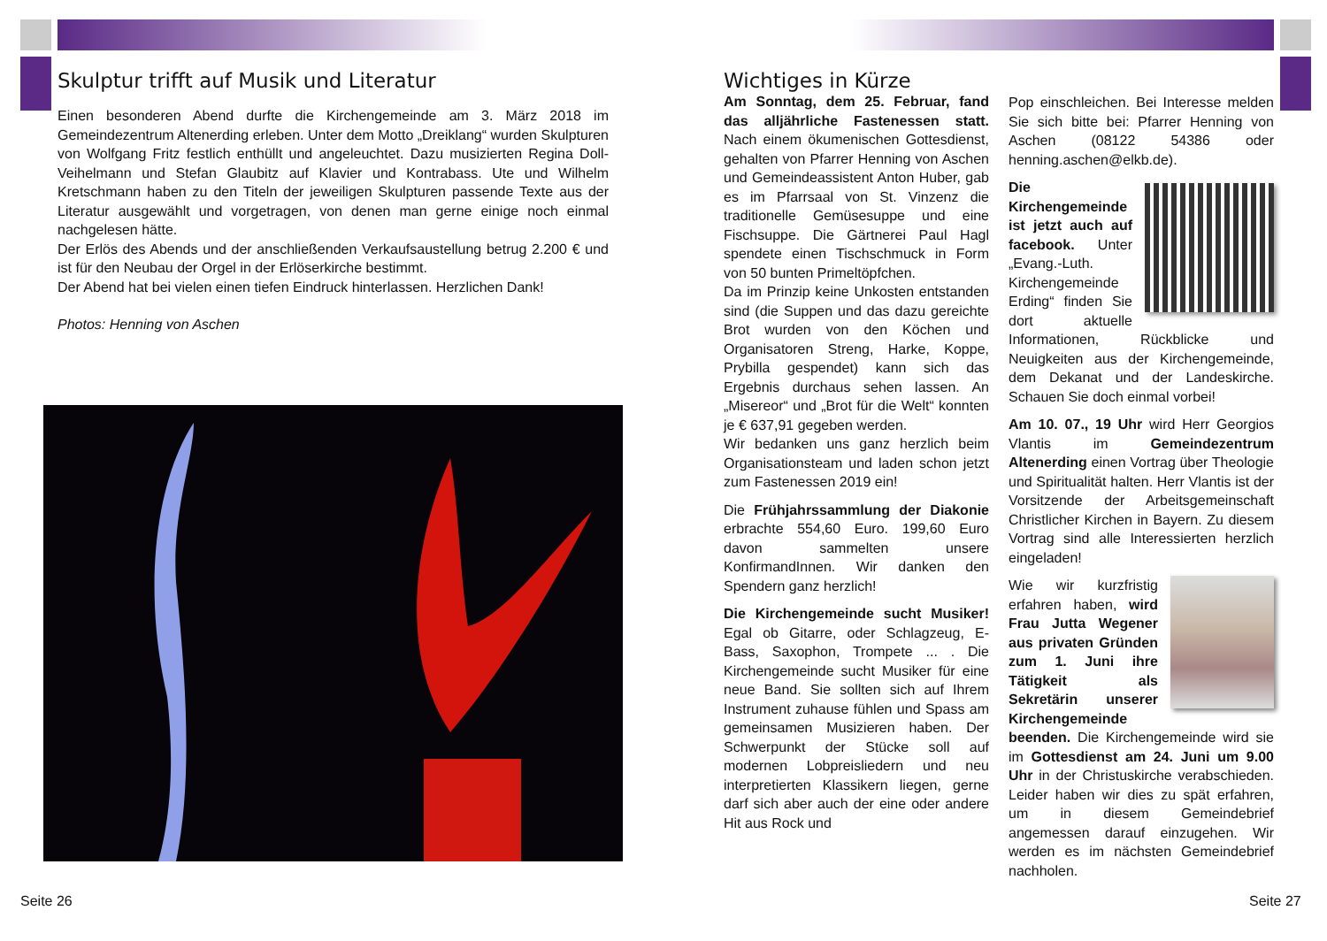Skulptur trifft auf Musik und Literatur
Einen besonderen Abend durfte die Kirchengemeinde am 3. März 2018 im Gemeindezentrum Altenerding erleben. Unter dem Motto „Dreiklang“ wurden Skulpturen von Wolfgang Fritz festlich enthüllt und angeleuchtet. Dazu musizierten Regina Doll-Veihelmann und Stefan Glaubitz auf Klavier und Kontrabass. Ute und Wilhelm Kretschmann haben zu den Titeln der jeweiligen Skulpturen passende Texte aus der Literatur ausgewählt und vorgetragen, von denen man gerne einige noch einmal nachgelesen hätte.
Der Erlös des Abends und der anschließenden Verkaufsaustellung betrug 2.200 € und ist für den Neubau der Orgel in der Erlöserkirche bestimmt.
Der Abend hat bei vielen einen tiefen Eindruck hinterlassen. Herzlichen Dank!
Photos: Henning von Aschen
Seite 26
Wichtiges in Kürze
Am Sonntag, dem 25. Februar, fand das alljährliche Fastenessen statt. Nach einem ökumenischen Gottesdienst, gehalten von Pfarrer Henning von Aschen und Gemeindeassistent Anton Huber, gab es im Pfarrsaal von St. Vinzenz die traditionelle Gemüsesuppe und eine Fischsuppe. Die Gärtnerei Paul Hagl spendete einen Tischschmuck in Form von 50 bunten Primeltöpfchen.
Da im Prinzip keine Unkosten entstanden sind (die Suppen und das dazu gereichte Brot wurden von den Köchen und Organisatoren Streng, Harke, Koppe, Prybilla gespendet) kann sich das Ergebnis durchaus sehen lassen. An „Misereor“ und „Brot für die Welt“ konnten je € 637,91 gegeben werden.
Wir bedanken uns ganz herzlich beim Organisationsteam und laden schon jetzt zum Fastenessen 2019 ein!
Die Frühjahrssammlung der Diakonie erbrachte 554,60 Euro. 199,60 Euro davon sammelten unsere KonfirmandInnen. Wir danken den Spendern ganz herzlich!
Die Kirchengemeinde sucht Musiker! Egal ob Gitarre, oder Schlagzeug, E-Bass, Saxophon, Trompete ... . Die Kirchengemeinde sucht Musiker für eine neue Band. Sie sollten sich auf Ihrem Instrument zuhause fühlen und Spass am gemeinsamen Musizieren haben. Der Schwerpunkt der Stücke soll auf modernen Lobpreisliedern und neu interpretierten Klassikern liegen, gerne darf sich aber auch der eine oder andere Hit aus Rock und
Pop einschleichen. Bei Interesse melden Sie sich bitte bei: Pfarrer Henning von Aschen (08122 54386 oder henning.aschen@elkb.de).
Die Kirchengemeinde ist jetzt auch auf facebook. Unter „Evang.-Luth. Kirchengemeinde Erding“ finden Sie dort aktuelle Informationen, Rückblicke und Neuigkeiten aus der Kirchengemeinde, dem Dekanat und der Landeskirche. Schauen Sie doch einmal vorbei!
Am 10. 07., 19 Uhr wird Herr Georgios Vlantis im Gemeindezentrum Altenerding einen Vortrag über Theologie und Spiritualität halten. Herr Vlantis ist der Vorsitzende der Arbeitsgemeinschaft Christlicher Kirchen in Bayern. Zu diesem Vortrag sind alle Interessierten herzlich eingeladen!
Wie wir kurzfristig erfahren haben, wird Frau Jutta Wegener aus privaten Gründen zum 1. Juni ihre Tätigkeit als Sekretärin unserer Kirchengemeinde beenden. Die Kirchengemeinde wird sie im Gottesdienst am 24. Juni um 9.00 Uhr in der Christuskirche verabschieden. Leider haben wir dies zu spät erfahren, um in diesem Gemeindebrief angemessen darauf einzugehen. Wir werden es im nächsten Gemeindebrief nachholen.
Seite 27